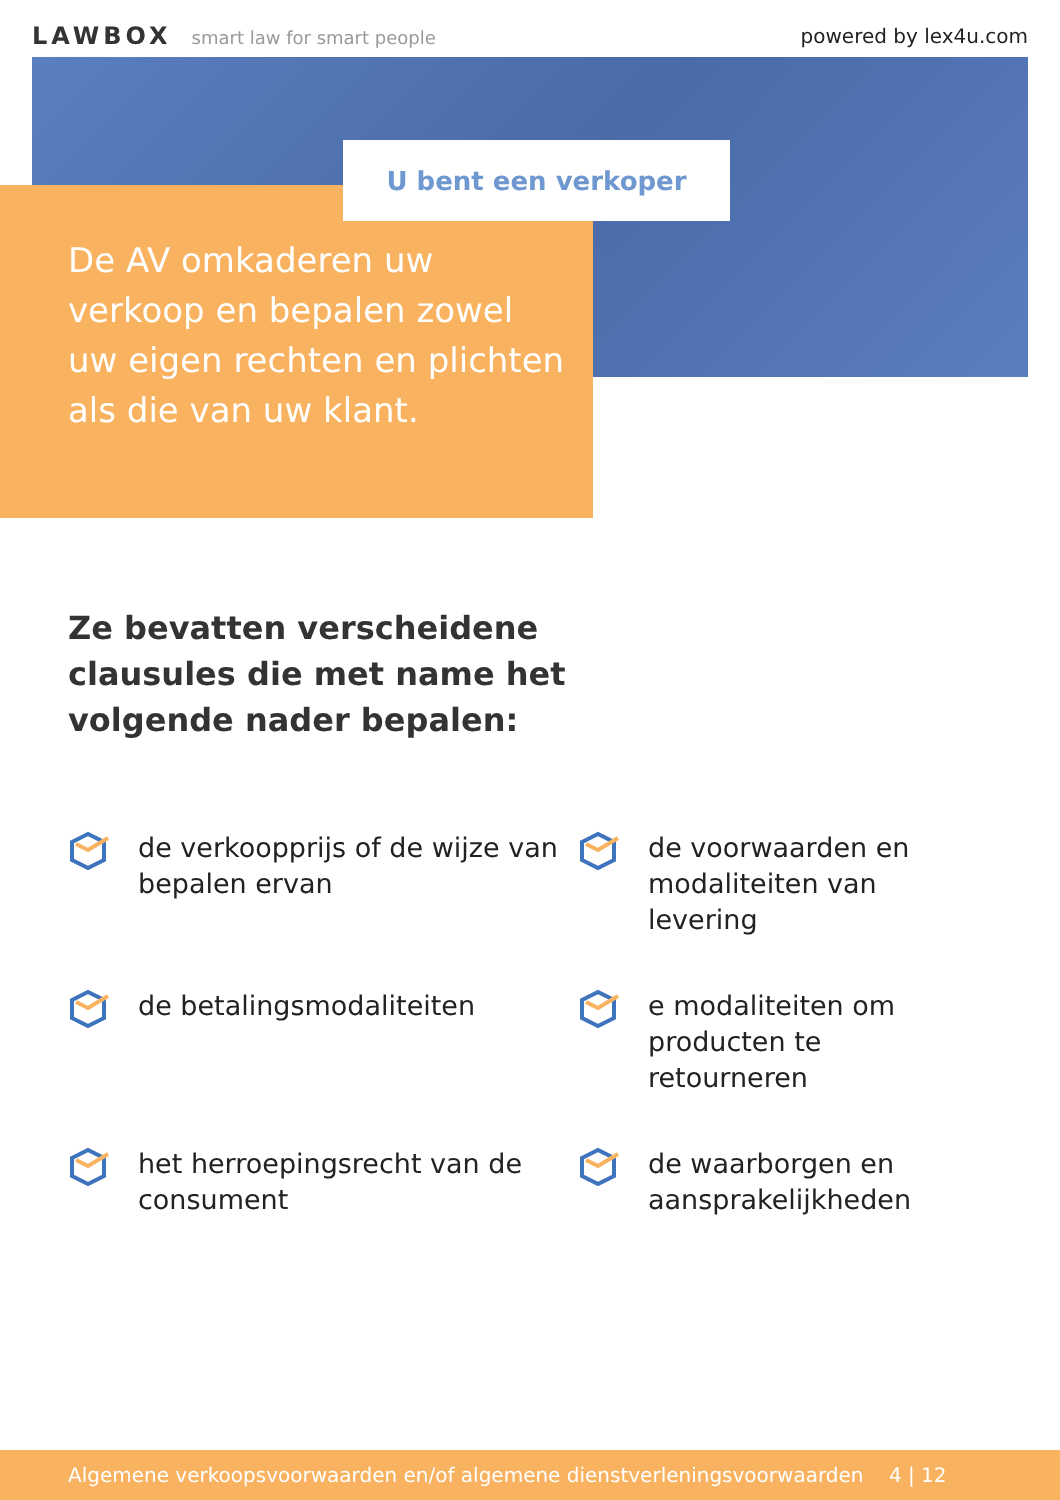LAWBOX smart law for smart people
powered by lex4u.com
U bent een verkoper
De AV omkaderen uw verkoop en bepalen zowel uw eigen rechten en plichten als die van uw klant.
Ze bevatten verscheidene clausules die met name het volgende nader bepalen:
de verkoopprijs of de wijze van bepalen ervan
de voorwaarden en modaliteiten van levering
de betalingsmodaliteiten
e modaliteiten om producten te retourneren
het herroepingsrecht van de consument
de waarborgen en aansprakelijkheden
Algemene verkoopsvoorwaarden en/of algemene dienstverleningsvoorwaarden 4 | 12